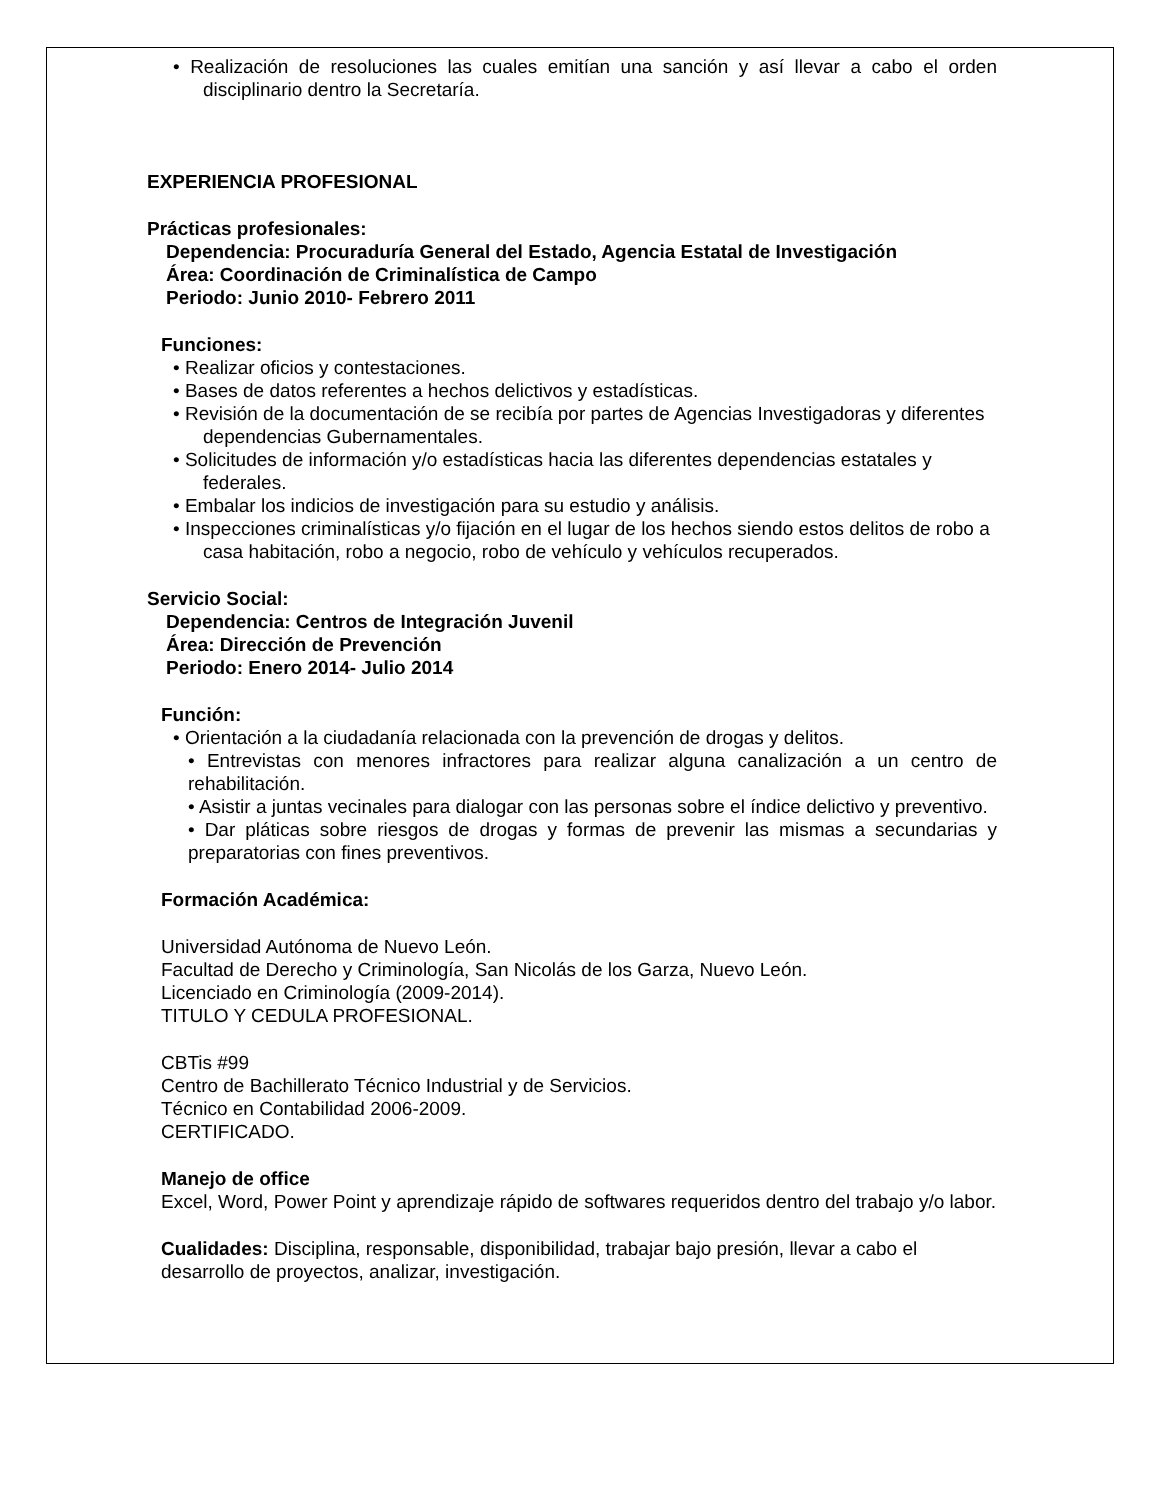• Realización de resoluciones las cuales emitían una sanción y así llevar a cabo el orden disciplinario dentro la Secretaría.
EXPERIENCIA PROFESIONAL
Prácticas profesionales:
Dependencia: Procuraduría General del Estado, Agencia Estatal de Investigación
Área: Coordinación de Criminalística de Campo
Periodo: Junio 2010- Febrero 2011
Funciones:
• Realizar oficios y contestaciones.
• Bases de datos referentes a hechos delictivos y estadísticas.
• Revisión de la documentación de se recibía por partes de Agencias Investigadoras y diferentes dependencias Gubernamentales.
• Solicitudes de información y/o estadísticas hacia las diferentes dependencias estatales y federales.
• Embalar los indicios de investigación para su estudio y análisis.
• Inspecciones criminalísticas y/o fijación en el lugar de los hechos siendo estos delitos de robo a casa habitación, robo a negocio, robo de vehículo y vehículos recuperados.
Servicio Social:
Dependencia: Centros de Integración Juvenil
Área: Dirección de Prevención
Periodo: Enero 2014- Julio 2014
Función:
• Orientación a la ciudadanía relacionada con la prevención de drogas y delitos.
• Entrevistas con menores infractores para realizar alguna canalización a un centro de rehabilitación.
• Asistir a juntas vecinales para dialogar con las personas sobre el índice delictivo y preventivo.
• Dar pláticas sobre riesgos de drogas y formas de prevenir las mismas a secundarias y preparatorias con fines preventivos.
Formación Académica:
Universidad Autónoma de Nuevo León.
Facultad de Derecho y Criminología, San Nicolás de los Garza, Nuevo León.
Licenciado en Criminología (2009-2014).
TITULO Y CEDULA PROFESIONAL.
CBTis #99
Centro de Bachillerato Técnico Industrial y de Servicios.
Técnico en Contabilidad 2006-2009.
CERTIFICADO.
Manejo de office
Excel, Word, Power Point y aprendizaje rápido de softwares requeridos dentro del trabajo y/o labor.
Cualidades: Disciplina, responsable, disponibilidad, trabajar bajo presión, llevar a cabo el desarrollo de proyectos, analizar, investigación.